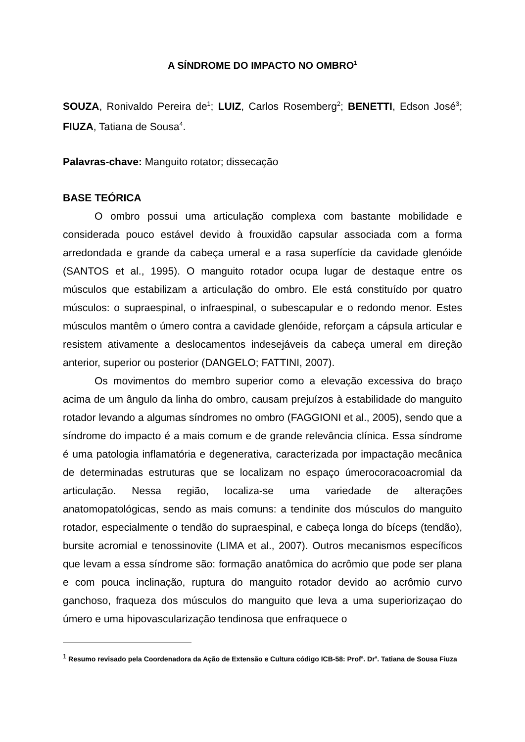A SÍNDROME DO IMPACTO NO OMBRO<sup>1</sup>
SOUZA, Ronivaldo Pereira de<sup>1</sup>; LUIZ, Carlos Rosemberg<sup>2</sup>; BENETTI, Edson José<sup>3</sup>; FIUZA, Tatiana de Sousa<sup>4</sup>.
Palavras-chave: Manguito rotator; dissecação
BASE TEÓRICA
O ombro possui uma articulação complexa com bastante mobilidade e considerada pouco estável devido à frouxidão capsular associada com a forma arredondada e grande da cabeça umeral e a rasa superfície da cavidade glenóide (SANTOS et al., 1995). O manguito rotador ocupa lugar de destaque entre os músculos que estabilizam a articulação do ombro. Ele está constituído por quatro músculos: o supraespinal, o infraespinal, o subescapular e o redondo menor. Estes músculos mantêm o úmero contra a cavidade glenóide, reforçam a cápsula articular e resistem ativamente a deslocamentos indesejáveis da cabeça umeral em direção anterior, superior ou posterior (DANGELO; FATTINI, 2007).
Os movimentos do membro superior como a elevação excessiva do braço acima de um ângulo da linha do ombro, causam prejuízos à estabilidade do manguito rotador levando a algumas síndromes no ombro (FAGGIONI et al., 2005), sendo que a síndrome do impacto é a mais comum e de grande relevância clínica. Essa síndrome é uma patologia inflamatória e degenerativa, caracterizada por impactação mecânica de determinadas estruturas que se localizam no espaço úmerocoracoacromial da articulação. Nessa região, localiza-se uma variedade de alterações anatomopatológicas, sendo as mais comuns: a tendinite dos músculos do manguito rotador, especialmente o tendão do supraespinal, e cabeça longa do bíceps (tendão), bursite acromial e tenossinovite (LIMA et al., 2007). Outros mecanismos específicos que levam a essa síndrome são: formação anatômica do acrômio que pode ser plana e com pouca inclinação, ruptura do manguito rotador devido ao acrômio curvo ganchoso, fraqueza dos músculos do manguito que leva a uma superiorizaçao do úmero e uma hipovascularização tendinosa que enfraquece o
<sup>1</sup> Resumo revisado pela Coordenadora da Ação de Extensão e Cultura código ICB-58: Prof<sup>a</sup>. Dr<sup>a</sup>. Tatiana de Sousa Fiuza